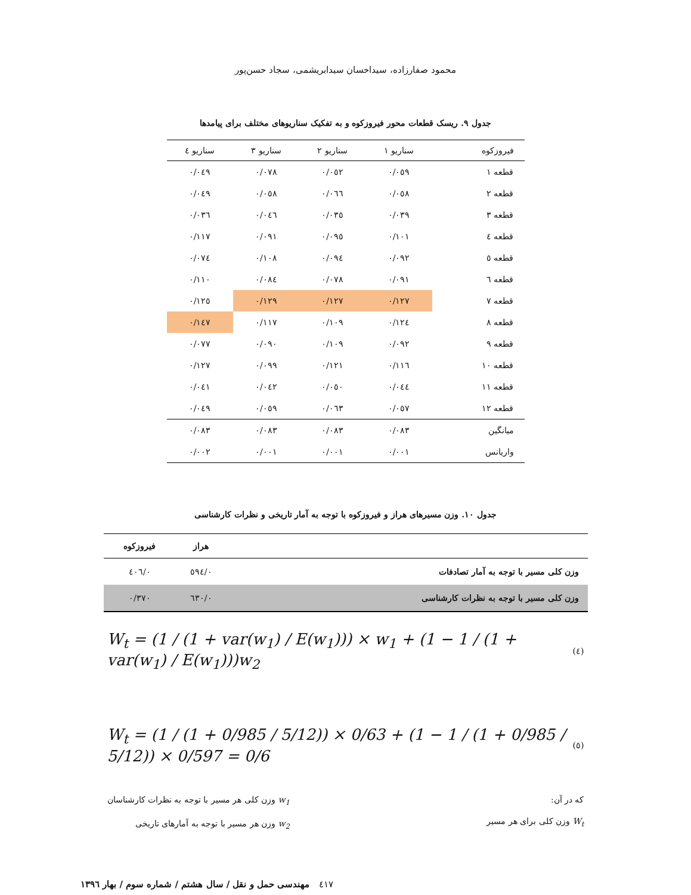محمود صفارزاده، سیداحسان سیدابریشمی، سجاد حسن‌پور
جدول ۹. ریسک قطعات محور فیروزکوه و به تفکیک سناریوهای مختلف برای پیامدها
| فیروزکوه | سناریو ۱ | سناریو ۲ | سناریو ۳ | سناریو ٤ |
| --- | --- | --- | --- | --- |
| قطعه ۱ | ۰/۰٥۹ | ۰/۰٥۲ | ۰/۰۷۸ | ۰/۰٤۹ |
| قطعه ۲ | ۰/۰٥۸ | ۰/۰٦٦ | ۰/۰٥۸ | ۰/۰٤۹ |
| قطعه ۳ | ۰/۰۳۹ | ۰/۰۳٥ | ۰/۰٤٦ | ۰/۰۳٦ |
| قطعه ٤ | ۰/۱۰۱ | ۰/۰۹٥ | ۰/۰۹۱ | ۰/۱۱۷ |
| قطعه ٥ | ۰/۰۹۲ | ۰/۰۹٤ | ۰/۱۰۸ | ۰/۰۷٤ |
| قطعه ٦ | ۰/۰۹۱ | ۰/۰۷۸ | ۰/۰۸٤ | ۰/۱۱۰ |
| قطعه ۷ | ۰/۱۲۷ | ۰/۱۲۷ | ۰/۱۲۹ | ۰/۱۲٥ |
| قطعه ۸ | ۰/۱۲٤ | ۰/۱۰۹ | ۰/۱۱۷ | ۰/۱٤۷ |
| قطعه ۹ | ۰/۰۹۲ | ۰/۱۰۹ | ۰/۰۹۰ | ۰/۰۷۷ |
| قطعه ۱۰ | ۰/۱۱٦ | ۰/۱۲۱ | ۰/۰۹۹ | ۰/۱۲۷ |
| قطعه ۱۱ | ۰/۰٤٤ | ۰/۰٥۰ | ۰/۰٤۲ | ۰/۰٤۱ |
| قطعه ۱۲ | ۰/۰٥۷ | ۰/۰٦۳ | ۰/۰٥۹ | ۰/۰٤۹ |
| میانگین | ۰/۰۸۳ | ۰/۰۸۳ | ۰/۰۸۳ | ۰/۰۸۳ |
| واریانس | ۰/۰۰۱ | ۰/۰۰۱ | ۰/۰۰۱ | ۰/۰۰۲ |
جدول ۱۰. وزن مسیرهای هراز و فیروزکوه با توجه به آمار تاریخی و نظرات کارشناسی
| | هراز | فیروزکوه |
| --- | --- | --- |
| وزن کلی مسیر با توجه به آمار تصادفات | ۰/٥۹٤ | ۰/٤۰٦ |
| وزن کلی مسیر با توجه به نظرات کارشناسی | ۰/٦۳۰ | ۰/۳۷۰ |
W<sub>t</sub> = (1 / (1 + var(w<sub>1</sub>) / E(w<sub>1</sub>))) × w<sub>1</sub> + (1 − 1 / (1 + var(w<sub>1</sub>) / E(w<sub>1</sub>)))w<sub>2</sub> (٤)
W<sub>t</sub> = (1 / (1 + 0/985 / 5/12)) × 0/63 + (1 − 1 / (1 + 0/985 / 5/12)) × 0/597 = 0/6 (٥)
که در آن:
W<sub>t</sub> وزن کلی برای هر مسیر
w<sub>1</sub> وزن کلی هر مسیر با توجه به نظرات کارشناسان
w<sub>2</sub> وزن هر مسیر با توجه به آمارهای تاریخی
مهندسی حمل و نقل / سال هشتم / شماره سوم / بهار ۱۳۹٦ ٤۱۷